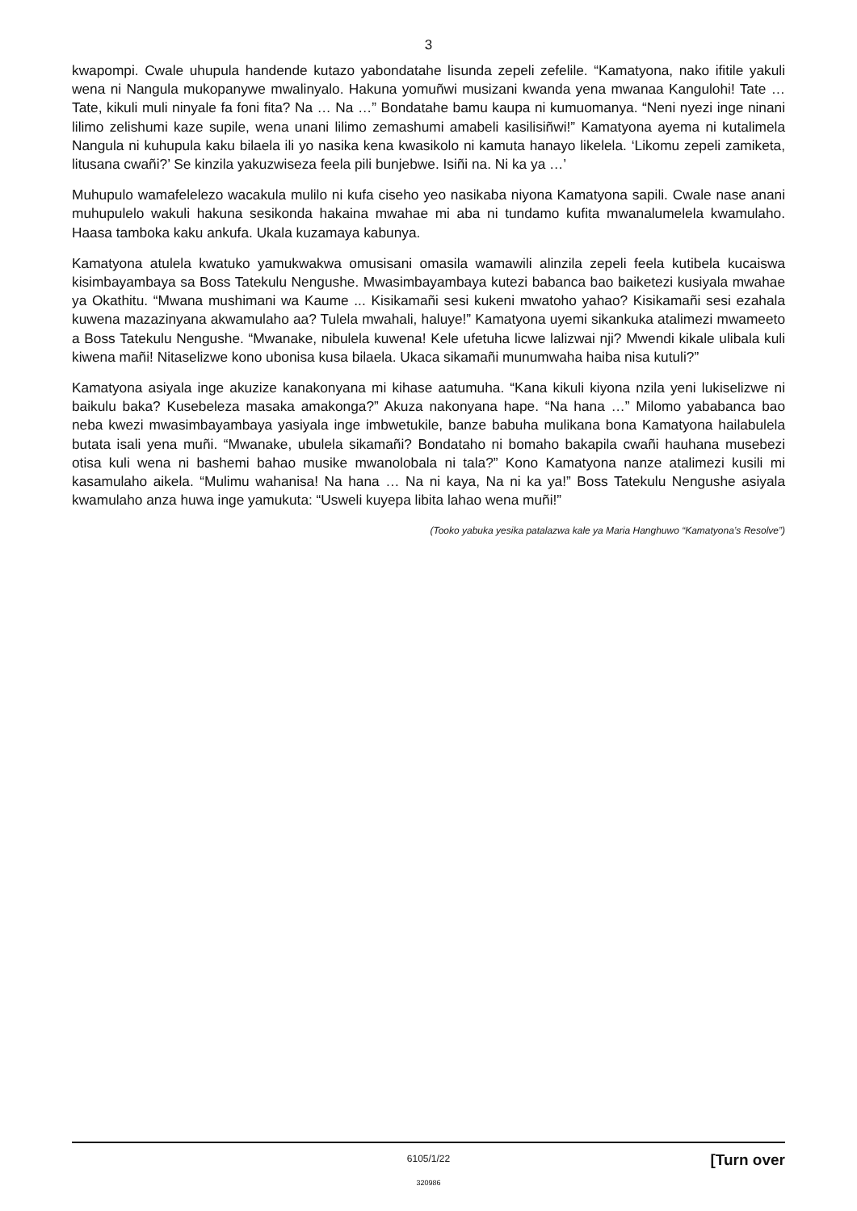3
kwapompi. Cwale uhupula handende kutazo yabondatahe lisunda zepeli zefelile. “Kamatyona, nako ifitile yakuli wena ni Nangula mukopanywe mwalinyalo. Hakuna yomuñwi musizani kwanda yena mwanaa Kangulohi! Tate … Tate, kikuli muli ninyale fa foni fita? Na … Na …” Bondatahe bamu kaupa ni kumuomanya. “Neni nyezi inge ninani lilimo zelishumi kaze supile, wena unani lilimo zemashumi amabeli kasilisiñwi!” Kamatyona ayema ni kutalimela Nangula ni kuhupula kaku bilaela ili yo nasika kena kwasikolo ni kamuta hanayo likelela. ‘Likomu zepeli zamiketa, litusana cwañi?’ Se kinzila yakuzwiseza feela pili bunjebwe. Isiñi na. Ni ka ya …’
Muhupulo wamafelelezo wacakula mulilo ni kufa ciseho yeo nasikaba niyona Kamatyona sapili. Cwale nase anani muhupulelo wakuli hakuna sesikonda hakaina mwahae mi aba ni tundamo kufita mwanalumelela kwamulaho. Haasa tamboka kaku ankufa. Ukala kuzamaya kabunya.
Kamatyona atulela kwatuko yamukwakwa omusisani omasila wamawili alinzila zepeli feela kutibela kucaiswa kisimbayambaya sa Boss Tatekulu Nengushe. Mwasimbayambaya kutezi babanca bao baiketezi kusiyala mwahae ya Okathitu. “Mwana mushimani wa Kaume ... Kisikamañi sesi kukeni mwatoho yahao? Kisikamañi sesi ezahala kuwena mazazinyana akwamulaho aa? Tulela mwahali, haluye!” Kamatyona uyemi sikankuka atalimezi mwameeto a Boss Tatekulu Nengushe. “Mwanake, nibulela kuwena! Kele ufetuha licwe lalizwai nji? Mwendi kikale ulibala kuli kiwena mañi! Nitaselizwe kono ubonisa kusa bilaela. Ukaca sikamañi munumwaha haiba nisa kutuli?”
Kamatyona asiyala inge akuzize kanakonyana mi kihase aatumuha. “Kana kikuli kiyona nzila yeni lukiselizwe ni baikulu baka? Kusebeleza masaka amakonga?” Akuza nakonyana hape. “Na hana …” Milomo yababanca bao neba kwezi mwasimbayambaya yasiyala inge imbwetukile, banze babuha mulikana bona Kamatyona hailabulela butata isali yena muñi. “Mwanake, ubulela sikamañi? Bondataho ni bomaho bakapila cwañi hauhana musebezi otisa kuli wena ni bashemi bahao musike mwanolobala ni tala?” Kono Kamatyona nanze atalimezi kusili mi kasamulaho aikela. “Mulimu wahanisa! Na hana … Na ni kaya, Na ni ka ya!” Boss Tatekulu Nengushe asiyala kwamulaho anza huwa inge yamukuta: “Usweli kuyepa libita lahao wena muñi!”
(Tooko yabuka yesika patalazwa kale ya Maria Hanghuwo “Kamatyona’s Resolve”)
6105/1/22
[Turn over
320986